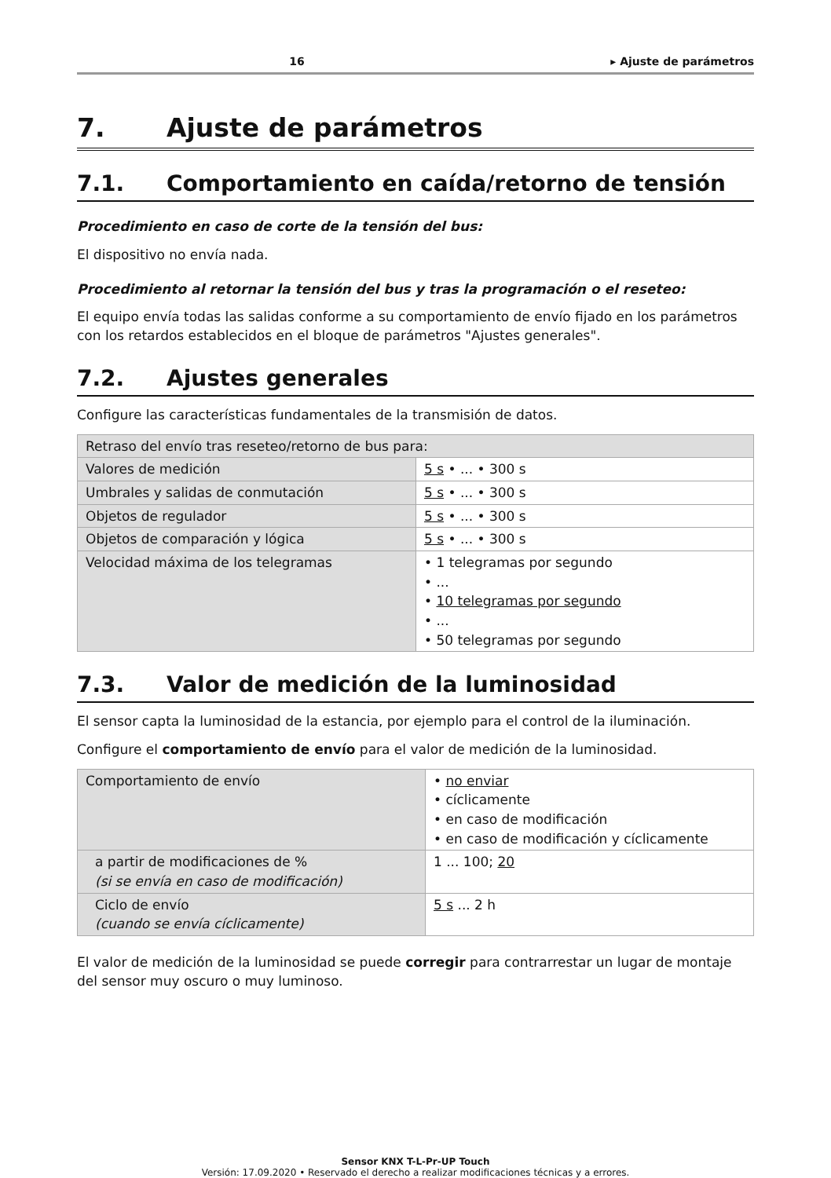16 ▸ Ajuste de parámetros
7. Ajuste de parámetros
7.1. Comportamiento en caída/retorno de tensión
Procedimiento en caso de corte de la tensión del bus:
El dispositivo no envía nada.
Procedimiento al retornar la tensión del bus y tras la programación o el reseteo:
El equipo envía todas las salidas conforme a su comportamiento de envío fijado en los parámetros con los retardos establecidos en el bloque de parámetros "Ajustes generales".
7.2. Ajustes generales
Configure las características fundamentales de la transmisión de datos.
| Retraso del envío tras reseteo/retorno de bus para: | |
| Valores de medición | 5 s • ... • 300 s |
| Umbrales y salidas de conmutación | 5 s • ... • 300 s |
| Objetos de regulador | 5 s • ... • 300 s |
| Objetos de comparación y lógica | 5 s • ... • 300 s |
| Velocidad máxima de los telegramas | • 1 telegramas por segundo • ... • 10 telegramas por segundo • ... • 50 telegramas por segundo |
7.3. Valor de medición de la luminosidad
El sensor capta la luminosidad de la estancia, por ejemplo para el control de la iluminación.
Configure el comportamiento de envío para el valor de medición de la luminosidad.
| Comportamiento de envío | • no enviar • cíclicamente • en caso de modificación • en caso de modificación y cíclicamente |
| a partir de modificaciones de % (si se envía en caso de modificación) | 1 ... 100; 20 |
| Ciclo de envío (cuando se envía cíclicamente) | 5 s ... 2 h |
El valor de medición de la luminosidad se puede corregir para contrarrestar un lugar de montaje del sensor muy oscuro o muy luminoso.
Sensor KNX T-L-Pr-UP Touch
Versión: 17.09.2020 • Reservado el derecho a realizar modificaciones técnicas y a errores.